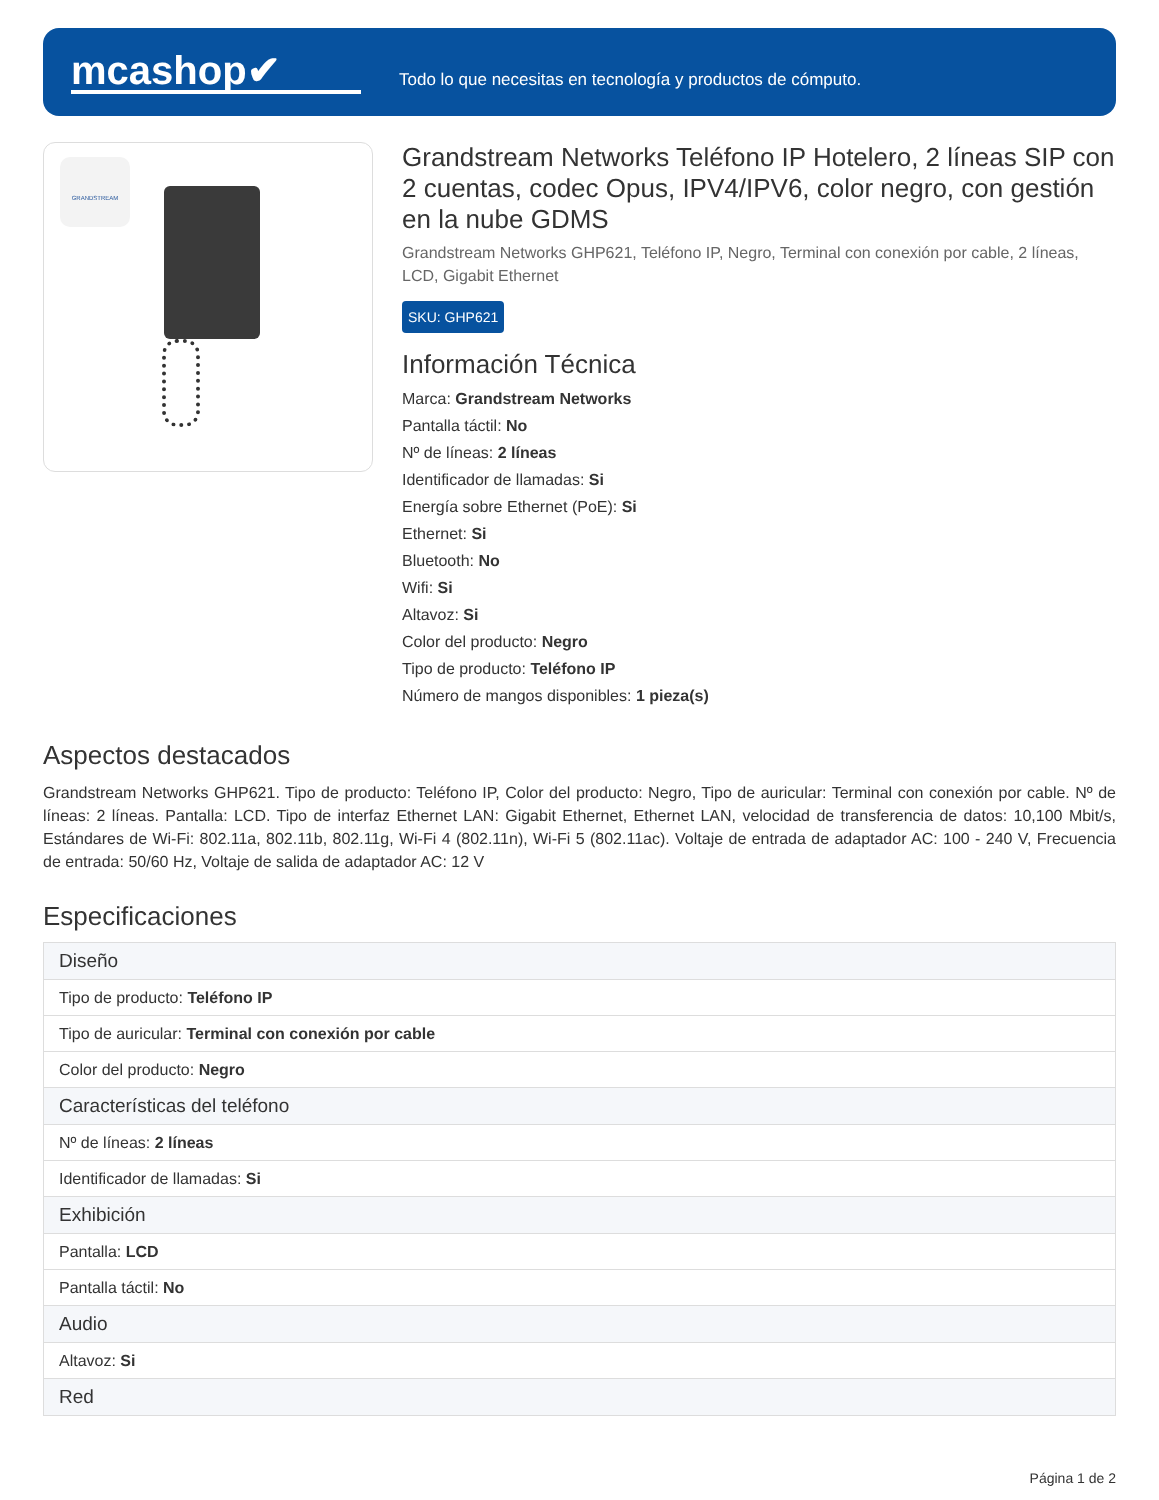mcashop✔
Todo lo que necesitas en tecnología y productos de cómputo.
GRANDSTREAM
Grandstream Networks Teléfono IP Hotelero, 2 líneas SIP con 2 cuentas, codec Opus, IPV4/IPV6, color negro, con gestión en la nube GDMS
Grandstream Networks GHP621, Teléfono IP, Negro, Terminal con conexión por cable, 2 líneas, LCD, Gigabit Ethernet
SKU: GHP621
Información Técnica
Marca: Grandstream Networks
Pantalla táctil: No
Nº de líneas: 2 líneas
Identificador de llamadas: Si
Energía sobre Ethernet (PoE): Si
Ethernet: Si
Bluetooth: No
Wifi: Si
Altavoz: Si
Color del producto: Negro
Tipo de producto: Teléfono IP
Número de mangos disponibles: 1 pieza(s)
Aspectos destacados
Grandstream Networks GHP621. Tipo de producto: Teléfono IP, Color del producto: Negro, Tipo de auricular: Terminal con conexión por cable. Nº de líneas: 2 líneas. Pantalla: LCD. Tipo de interfaz Ethernet LAN: Gigabit Ethernet, Ethernet LAN, velocidad de transferencia de datos: 10,100 Mbit/s, Estándares de Wi-Fi: 802.11a, 802.11b, 802.11g, Wi-Fi 4 (802.11n), Wi-Fi 5 (802.11ac). Voltaje de entrada de adaptador AC: 100 - 240 V, Frecuencia de entrada: 50/60 Hz, Voltaje de salida de adaptador AC: 12 V
Especificaciones
| Diseño |
| --- |
| Tipo de producto: Teléfono IP |
| Tipo de auricular: Terminal con conexión por cable |
| Color del producto: Negro |
| Características del teléfono |
| Nº de líneas: 2 líneas |
| Identificador de llamadas: Si |
| Exhibición |
| Pantalla: LCD |
| Pantalla táctil: No |
| Audio |
| Altavoz: Si |
| Red |
Página 1 de 2